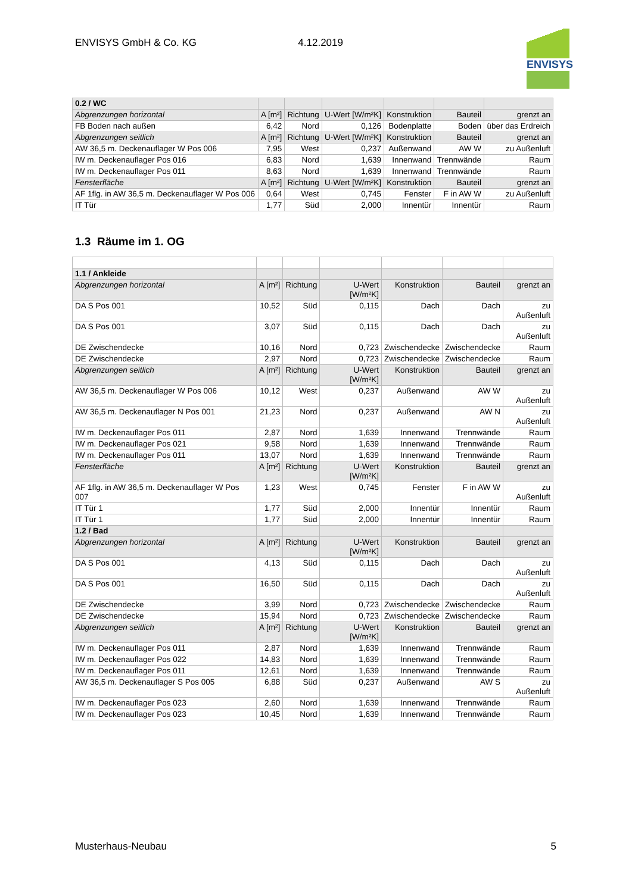ENVISYS GmbH & Co. KG 4.12.2019
ENVISYS
| 0.2 / WC | | | | | | |
| Abgrenzungen horizontal | A [m²] | Richtung | U-Wert [W/m²K] | Konstruktion | Bauteil | grenzt an |
| FB Boden nach außen | 6,42 | Nord | 0,126 | Bodenplatte | Boden | über das Erdreich |
| Abgrenzungen seitlich | A [m²] | Richtung | U-Wert [W/m²K] | Konstruktion | Bauteil | grenzt an |
| AW 36,5 m. Deckenauflager W Pos 006 | 7,95 | West | 0,237 | Außenwand | AW W | zu Außenluft |
| IW m. Deckenauflager Pos 016 | 6,83 | Nord | 1,639 | Innenwand | Trennwände | Raum |
| IW m. Deckenauflager Pos 011 | 8,63 | Nord | 1,639 | Innenwand | Trennwände | Raum |
| Fensterfläche | A [m²] | Richtung | U-Wert [W/m²K] | Konstruktion | Bauteil | grenzt an |
| AF 1flg. in AW 36,5 m. Deckenauflager W Pos 006 | 0,64 | West | 0,745 | Fenster | F in AW W | zu Außenluft |
| IT Tür | 1,77 | Süd | 2,000 | Innentür | Innentür | Raum |
1.3 Räume im 1. OG
| 1.1 / Ankleide | | | | | | |
| Abgrenzungen horizontal | A [m²] | Richtung | U-Wert [W/m²K] | Konstruktion | Bauteil | grenzt an |
| DA S Pos 001 | 10,52 | Süd | 0,115 | Dach | Dach | zu Außenluft |
| DA S Pos 001 | 3,07 | Süd | 0,115 | Dach | Dach | zu Außenluft |
| DE Zwischendecke | 10,16 | Nord | 0,723 | Zwischendecke | Zwischendecke | Raum |
| DE Zwischendecke | 2,97 | Nord | 0,723 | Zwischendecke | Zwischendecke | Raum |
| Abgrenzungen seitlich | A [m²] | Richtung | U-Wert [W/m²K] | Konstruktion | Bauteil | grenzt an |
| AW 36,5 m. Deckenauflager W Pos 006 | 10,12 | West | 0,237 | Außenwand | AW W | zu Außenluft |
| AW 36,5 m. Deckenauflager N Pos 001 | 21,23 | Nord | 0,237 | Außenwand | AW N | zu Außenluft |
| IW m. Deckenauflager Pos 011 | 2,87 | Nord | 1,639 | Innenwand | Trennwände | Raum |
| IW m. Deckenauflager Pos 021 | 9,58 | Nord | 1,639 | Innenwand | Trennwände | Raum |
| IW m. Deckenauflager Pos 011 | 13,07 | Nord | 1,639 | Innenwand | Trennwände | Raum |
| Fensterfläche | A [m²] | Richtung | U-Wert [W/m²K] | Konstruktion | Bauteil | grenzt an |
| AF 1flg. in AW 36,5 m. Deckenauflager W Pos 007 | 1,23 | West | 0,745 | Fenster | F in AW W | zu Außenluft |
| IT Tür 1 | 1,77 | Süd | 2,000 | Innentür | Innentür | Raum |
| IT Tür 1 | 1,77 | Süd | 2,000 | Innentür | Innentür | Raum |
| 1.2 / Bad | | | | | | |
| Abgrenzungen horizontal | A [m²] | Richtung | U-Wert [W/m²K] | Konstruktion | Bauteil | grenzt an |
| DA S Pos 001 | 4,13 | Süd | 0,115 | Dach | Dach | zu Außenluft |
| DA S Pos 001 | 16,50 | Süd | 0,115 | Dach | Dach | zu Außenluft |
| DE Zwischendecke | 3,99 | Nord | 0,723 | Zwischendecke | Zwischendecke | Raum |
| DE Zwischendecke | 15,94 | Nord | 0,723 | Zwischendecke | Zwischendecke | Raum |
| Abgrenzungen seitlich | A [m²] | Richtung | U-Wert [W/m²K] | Konstruktion | Bauteil | grenzt an |
| IW m. Deckenauflager Pos 011 | 2,87 | Nord | 1,639 | Innenwand | Trennwände | Raum |
| IW m. Deckenauflager Pos 022 | 14,83 | Nord | 1,639 | Innenwand | Trennwände | Raum |
| IW m. Deckenauflager Pos 011 | 12,61 | Nord | 1,639 | Innenwand | Trennwände | Raum |
| AW 36,5 m. Deckenauflager S Pos 005 | 6,88 | Süd | 0,237 | Außenwand | AW S | zu Außenluft |
| IW m. Deckenauflager Pos 023 | 2,60 | Nord | 1,639 | Innenwand | Trennwände | Raum |
| IW m. Deckenauflager Pos 023 | 10,45 | Nord | 1,639 | Innenwand | Trennwände | Raum |
Musterhaus-Neubau 5